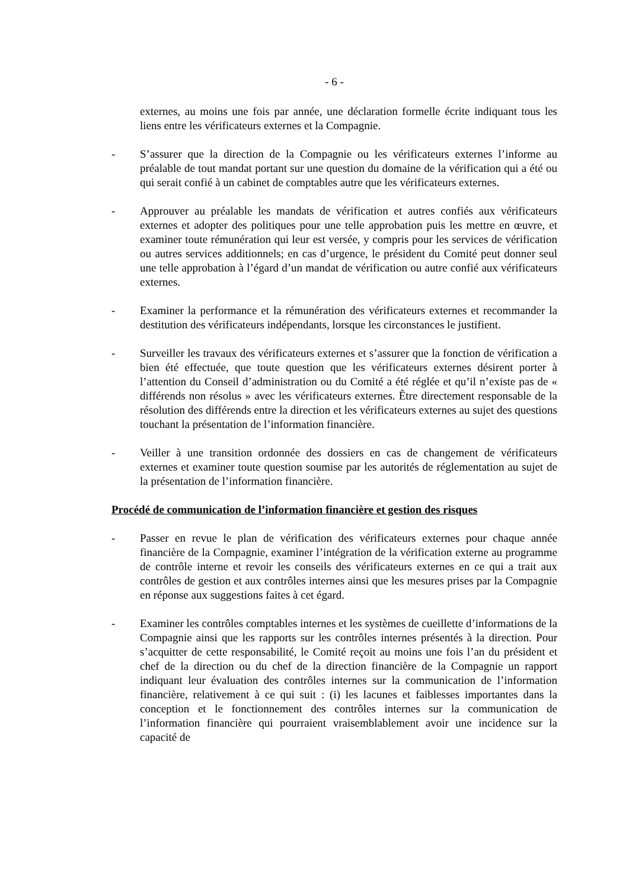- 6 -
externes, au moins une fois par année, une déclaration formelle écrite indiquant tous les liens entre les vérificateurs externes et la Compagnie.
- S’assurer que la direction de la Compagnie ou les vérificateurs externes l’informe au préalable de tout mandat portant sur une question du domaine de la vérification qui a été ou qui serait confié à un cabinet de comptables autre que les vérificateurs externes.
- Approuver au préalable les mandats de vérification et autres confiés aux vérificateurs externes et adopter des politiques pour une telle approbation puis les mettre en œuvre, et examiner toute rémunération qui leur est versée, y compris pour les services de vérification ou autres services additionnels; en cas d’urgence, le président du Comité peut donner seul une telle approbation à l’égard d’un mandat de vérification ou autre confié aux vérificateurs externes.
- Examiner la performance et la rémunération des vérificateurs externes et recommander la destitution des vérificateurs indépendants, lorsque les circonstances le justifient.
- Surveiller les travaux des vérificateurs externes et s’assurer que la fonction de vérification a bien été effectuée, que toute question que les vérificateurs externes désirent porter à l’attention du Conseil d’administration ou du Comité a été réglée et qu’il n’existe pas de « différends non résolus » avec les vérificateurs externes. Être directement responsable de la résolution des différends entre la direction et les vérificateurs externes au sujet des questions touchant la présentation de l’information financière.
- Veiller à une transition ordonnée des dossiers en cas de changement de vérificateurs externes et examiner toute question soumise par les autorités de réglementation au sujet de la présentation de l’information financière.
Procédé de communication de l’information financière et gestion des risques
- Passer en revue le plan de vérification des vérificateurs externes pour chaque année financière de la Compagnie, examiner l’intégration de la vérification externe au programme de contrôle interne et revoir les conseils des vérificateurs externes en ce qui a trait aux contrôles de gestion et aux contrôles internes ainsi que les mesures prises par la Compagnie en réponse aux suggestions faites à cet égard.
- Examiner les contrôles comptables internes et les systèmes de cueillette d’informations de la Compagnie ainsi que les rapports sur les contrôles internes présentés à la direction. Pour s’acquitter de cette responsabilité, le Comité reçoit au moins une fois l’an du président et chef de la direction ou du chef de la direction financière de la Compagnie un rapport indiquant leur évaluation des contrôles internes sur la communication de l’information financière, relativement à ce qui suit : (i) les lacunes et faiblesses importantes dans la conception et le fonctionnement des contrôles internes sur la communication de l’information financière qui pourraient vraisemblablement avoir une incidence sur la capacité de